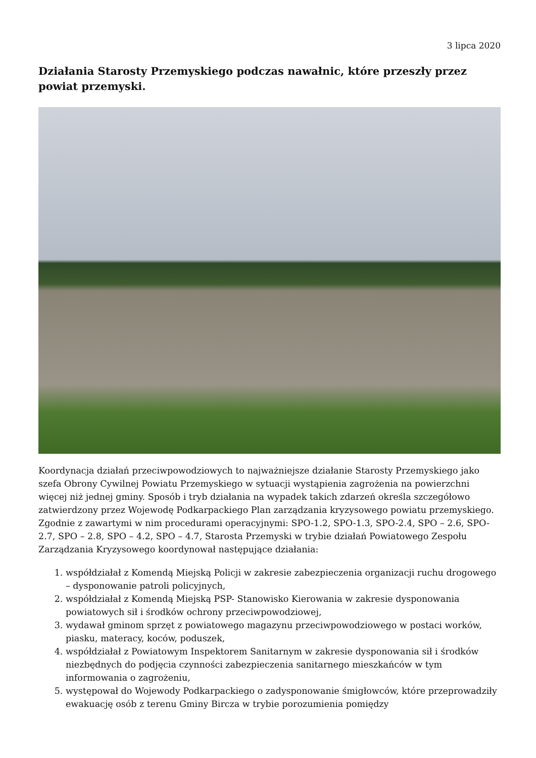3 lipca 2020
Działania Starosty Przemyskiego podczas nawałnic, które przeszły przez powiat przemyski.
Koordynacja działań przeciwpowodziowych to najważniejsze działanie Starosty Przemyskiego jako szefa Obrony Cywilnej Powiatu Przemyskiego w sytuacji wystąpienia zagrożenia na powierzchni więcej niż jednej gminy. Sposób i tryb działania na wypadek takich zdarzeń określa szczegółowo zatwierdzony przez Wojewodę Podkarpackiego Plan zarządzania kryzysowego powiatu przemyskiego. Zgodnie z zawartymi w nim procedurami operacyjnymi: SPO-1.2, SPO-1.3, SPO-2.4, SPO – 2.6, SPO- 2.7, SPO – 2.8, SPO – 4.2, SPO – 4.7, Starosta Przemyski w trybie działań Powiatowego Zespołu Zarządzania Kryzysowego koordynował następujące działania:
1. współdziałał z Komendą Miejską Policji w zakresie zabezpieczenia organizacji ruchu drogowego – dysponowanie patroli policyjnych,
2. współdziałał z Komendą Miejską PSP- Stanowisko Kierowania w zakresie dysponowania powiatowych sił i środków ochrony przeciwpowodziowej,
3. wydawał gminom sprzęt z powiatowego magazynu przeciwpowodziowego w postaci worków, piasku, materacy, koców, poduszek,
4. współdziałał z Powiatowym Inspektorem Sanitarnym w zakresie dysponowania sił i środków niezbędnych do podjęcia czynności zabezpieczenia sanitarnego mieszkańców w tym informowania o zagrożeniu,
5. występował do Wojewody Podkarpackiego o zadysponowanie śmigłowców, które przeprowadziły ewakuację osób z terenu Gminy Bircza w trybie porozumienia pomiędzy